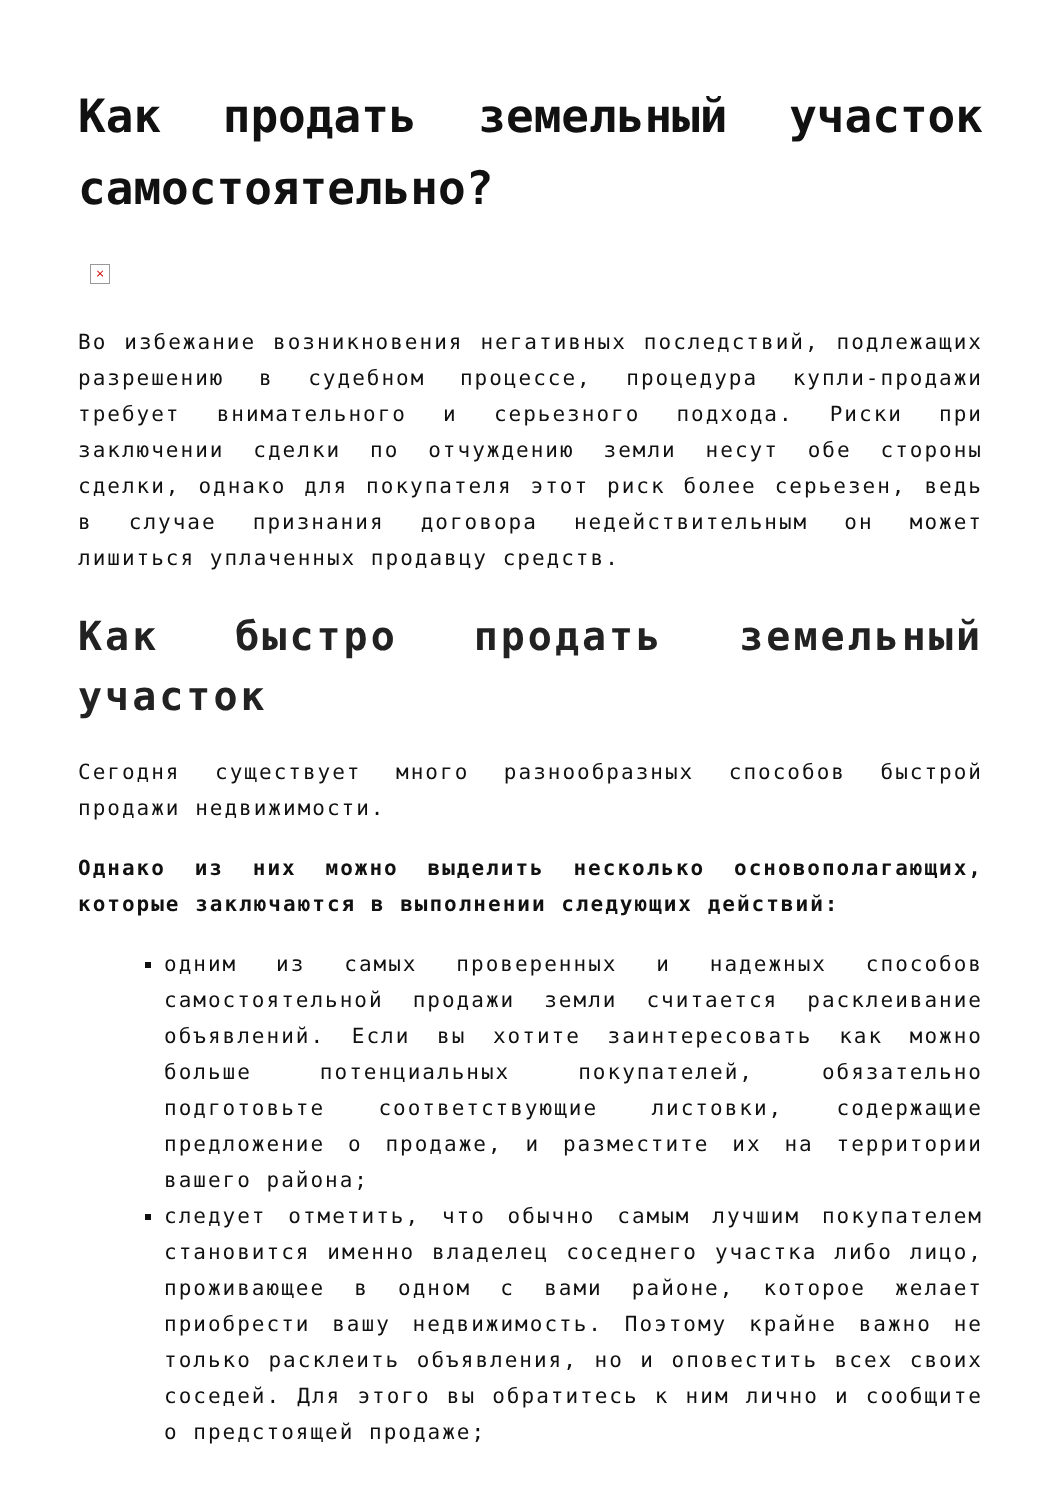Как продать земельный участок самостоятельно?
×
Во избежание возникновения негативных последствий, подлежащих разрешению в судебном процессе, процедура купли-продажи требует внимательного и серьезного подхода. Риски при заключении сделки по отчуждению земли несут обе стороны сделки, однако для покупателя этот риск более серьезен, ведь в случае признания договора недействительным он может лишиться уплаченных продавцу средств.
Как быстро продать земельный участок
Сегодня существует много разнообразных способов быстрой продажи недвижимости.
Однако из них можно выделить несколько основополагающих, которые заключаются в выполнении следующих действий:
одним из самых проверенных и надежных способов самостоятельной продажи земли считается расклеивание объявлений. Если вы хотите заинтересовать как можно больше потенциальных покупателей, обязательно подготовьте соответствующие листовки, содержащие предложение о продаже, и разместите их на территории вашего района;
следует отметить, что обычно самым лучшим покупателем становится именно владелец соседнего участка либо лицо, проживающее в одном с вами районе, которое желает приобрести вашу недвижимость. Поэтому крайне важно не только расклеить объявления, но и оповестить всех своих соседей. Для этого вы обратитесь к ним лично и сообщите о предстоящей продаже;